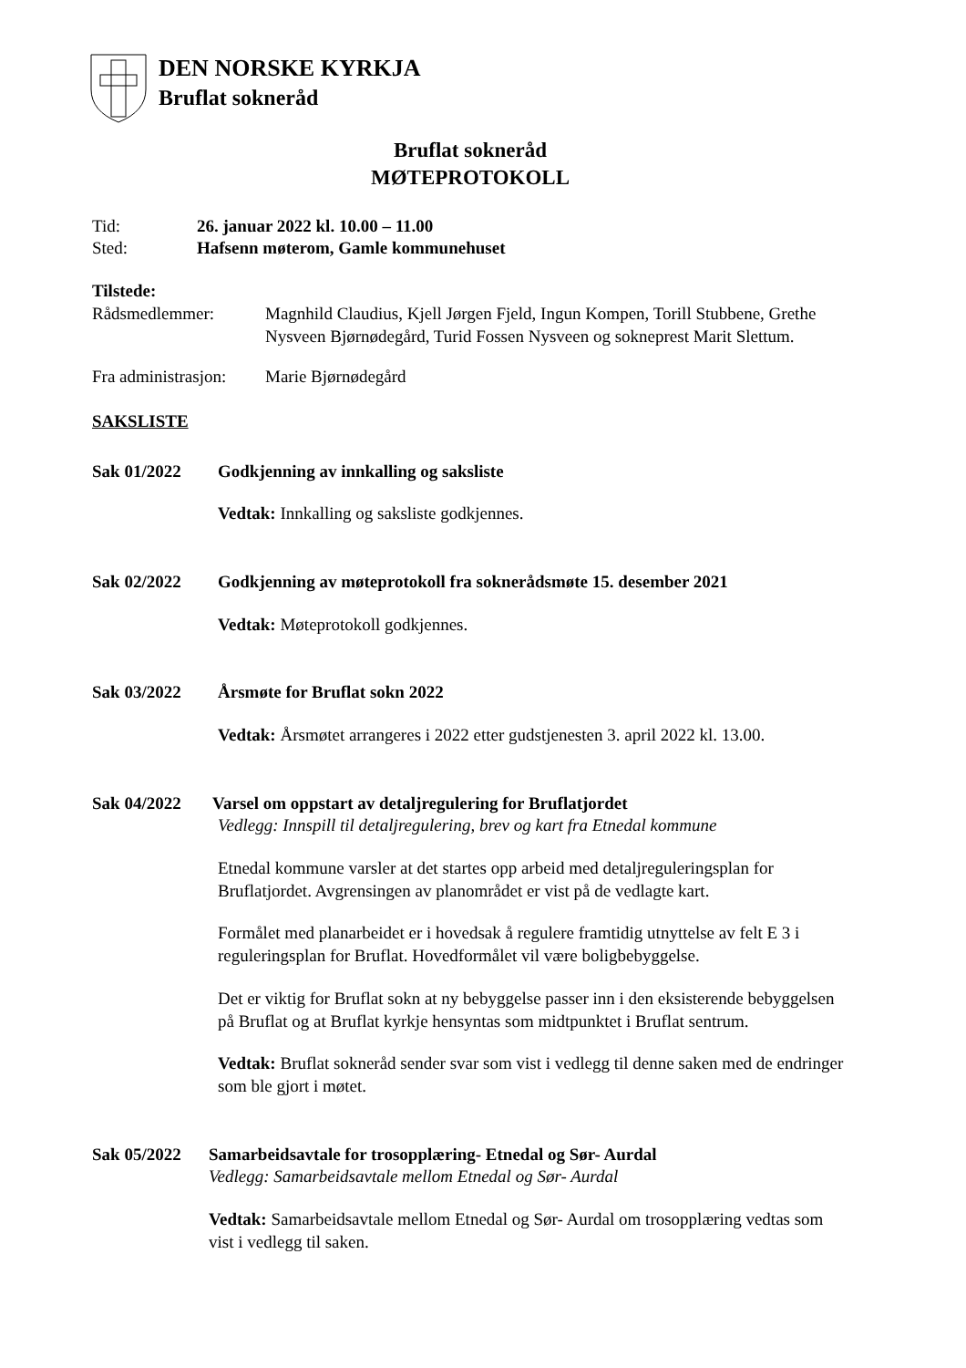DEN NORSKE KYRKJA
Bruflat sokneråd
Bruflat sokneråd
MØTEPROTOKOLL
Tid: 26. januar 2022 kl. 10.00 – 11.00
Sted: Hafsenn møterom, Gamle kommunehuset
Tilstede:
Rådsmedlemmer: Magnhild Claudius, Kjell Jørgen Fjeld, Ingun Kompen, Torill Stubbene, Grethe Nysveen Bjørnødegård, Turid Fossen Nysveen og sokneprest Marit Slettum.
Fra administrasjon: Marie Bjørnødegård
SAKSLISTE
Sak 01/2022 Godkjenning av innkalling og saksliste
Vedtak: Innkalling og saksliste godkjennes.
Sak 02/2022 Godkjenning av møteprotokoll fra soknerådsmøte 15. desember 2021
Vedtak: Møteprotokoll godkjennes.
Sak 03/2022 Årsmøte for Bruflat sokn 2022
Vedtak: Årsmøtet arrangeres i 2022 etter gudstjenesten 3. april 2022 kl. 13.00.
Sak 04/2022 Varsel om oppstart av detaljregulering for Bruflatjordet
Vedlegg: Innspill til detaljregulering, brev og kart fra Etnedal kommune
Etnedal kommune varsler at det startes opp arbeid med detaljreguleringsplan for Bruflatjordet. Avgrensingen av planområdet er vist på de vedlagte kart.
Formålet med planarbeidet er i hovedsak å regulere framtidig utnyttelse av felt E 3 i reguleringsplan for Bruflat. Hovedformålet vil være boligbebyggelse.
Det er viktig for Bruflat sokn at ny bebyggelse passer inn i den eksisterende bebyggelsen på Bruflat og at Bruflat kyrkje hensyntas som midtpunktet i Bruflat sentrum.
Vedtak: Bruflat sokneråd sender svar som vist i vedlegg til denne saken med de endringer som ble gjort i møtet.
Sak 05/2022 Samarbeidsavtale for trosopplæring- Etnedal og Sør- Aurdal
Vedlegg: Samarbeidsavtale mellom Etnedal og Sør- Aurdal
Vedtak: Samarbeidsavtale mellom Etnedal og Sør- Aurdal om trosopplæring vedtas som vist i vedlegg til saken.